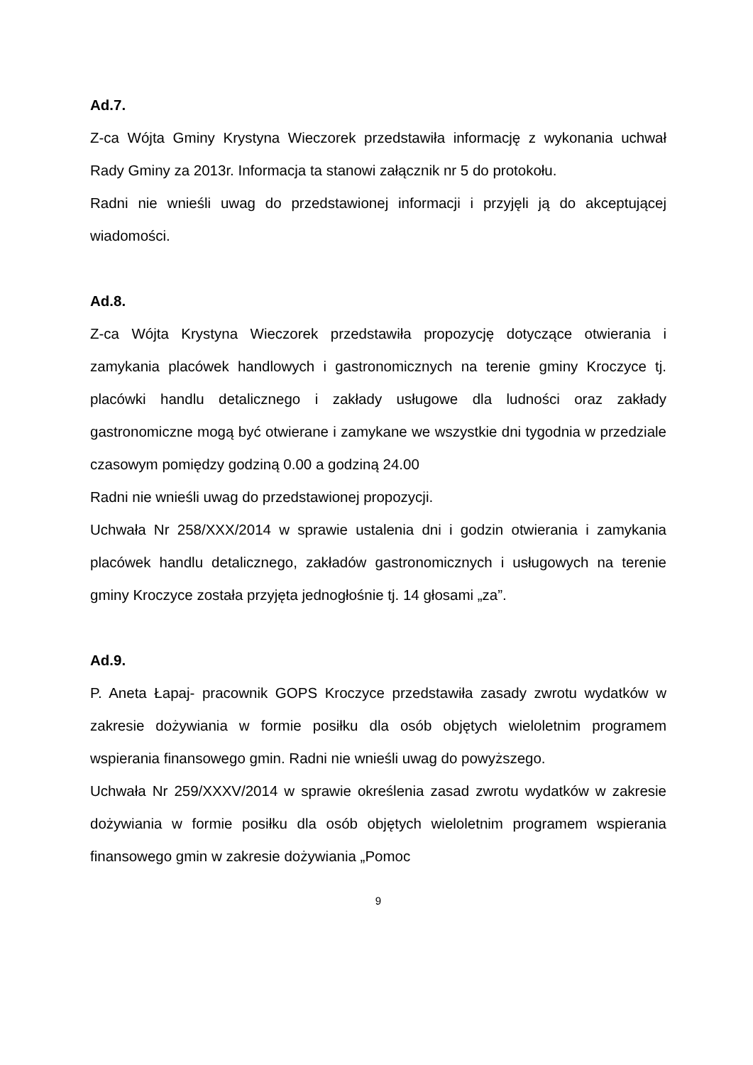Ad.7.
Z-ca Wójta Gminy Krystyna Wieczorek przedstawiła informację z wykonania uchwał Rady Gminy za 2013r. Informacja ta stanowi załącznik nr 5 do protokołu.
Radni nie wnieśli uwag do przedstawionej informacji i przyjęli ją do akceptującej wiadomości.
Ad.8.
Z-ca Wójta Krystyna Wieczorek przedstawiła propozycję dotyczące otwierania i zamykania placówek handlowych i gastronomicznych na terenie gminy Kroczyce tj. placówki handlu detalicznego i zakłady usługowe dla ludności oraz zakłady gastronomiczne mogą być otwierane i zamykane we wszystkie dni tygodnia w przedziale czasowym pomiędzy godziną 0.00 a godziną 24.00
Radni nie wnieśli uwag do przedstawionej propozycji.
Uchwała Nr 258/XXX/2014 w sprawie ustalenia dni i godzin otwierania i zamykania placówek handlu detalicznego, zakładów gastronomicznych i usługowych na terenie gminy Kroczyce została przyjęta jednogłośnie tj. 14 głosami „za”.
Ad.9.
P. Aneta Łapaj- pracownik GOPS Kroczyce przedstawiła zasady zwrotu wydatków w zakresie dożywiania w formie posiłku dla osób objętych wieloletnim programem wspierania finansowego gmin. Radni nie wnieśli uwag do powyższego.
Uchwała Nr 259/XXXV/2014 w sprawie określenia zasad zwrotu wydatków w zakresie dożywiania w formie posiłku dla osób objętych wieloletnim programem wspierania finansowego gmin w zakresie dożywiania „Pomoc
9